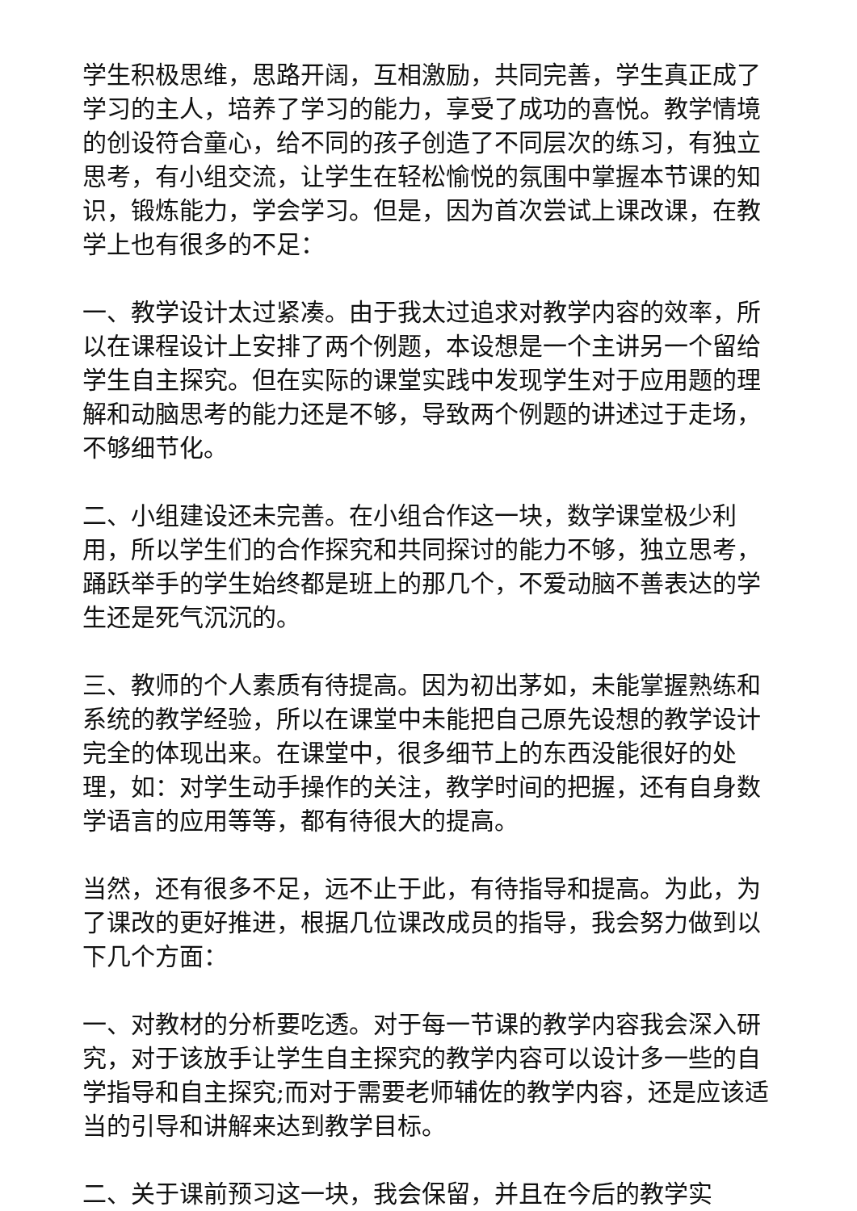学生积极思维，思路开阔，互相激励，共同完善，学生真正成了学习的主人，培养了学习的能力，享受了成功的喜悦。教学情境的创设符合童心，给不同的孩子创造了不同层次的练习，有独立思考，有小组交流，让学生在轻松愉悦的氛围中掌握本节课的知识，锻炼能力，学会学习。但是，因为首次尝试上课改课，在教学上也有很多的不足：
一、教学设计太过紧凑。由于我太过追求对教学内容的效率，所以在课程设计上安排了两个例题，本设想是一个主讲另一个留给学生自主探究。但在实际的课堂实践中发现学生对于应用题的理解和动脑思考的能力还是不够，导致两个例题的讲述过于走场，不够细节化。
二、小组建设还未完善。在小组合作这一块，数学课堂极少利用，所以学生们的合作探究和共同探讨的能力不够，独立思考，踊跃举手的学生始终都是班上的那几个，不爱动脑不善表达的学生还是死气沉沉的。
三、教师的个人素质有待提高。因为初出茅如，未能掌握熟练和系统的教学经验，所以在课堂中未能把自己原先设想的教学设计完全的体现出来。在课堂中，很多细节上的东西没能很好的处理，如：对学生动手操作的关注，教学时间的把握，还有自身数学语言的应用等等，都有待很大的提高。
当然，还有很多不足，远不止于此，有待指导和提高。为此，为了课改的更好推进，根据几位课改成员的指导，我会努力做到以下几个方面：
一、对教材的分析要吃透。对于每一节课的教学内容我会深入研究，对于该放手让学生自主探究的教学内容可以设计多一些的自学指导和自主探究;而对于需要老师辅佐的教学内容，还是应该适当的引导和讲解来达到教学目标。
二、关于课前预习这一块，我会保留，并且在今后的教学实